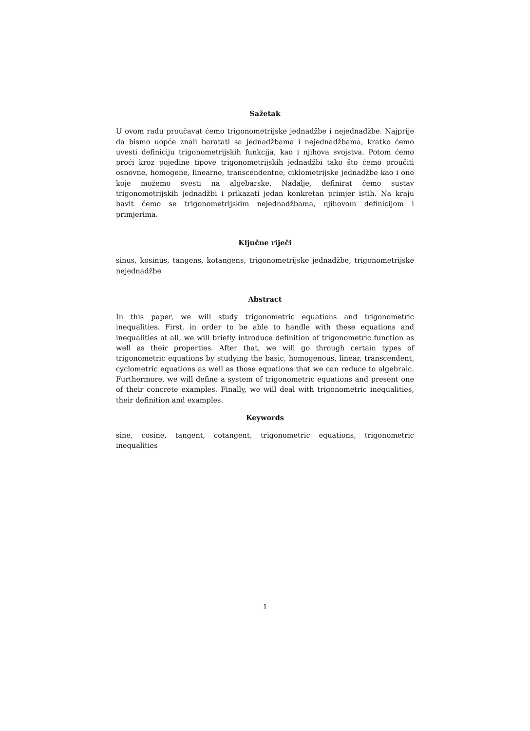Sažetak
U ovom radu proučavat ćemo trigonometrijske jednadžbe i nejednadžbe. Najprije da bismo uopće znali baratati sa jednadžbama i nejednadžbama, kratko ćemo uvesti definiciju trigonometrijskih funkcija, kao i njihova svojstva. Potom ćemo proći kroz pojedine tipove trigonometrijskih jednadžbi tako što ćemo proučiti osnovne, homogene, linearne, transcendentne, ciklometrijske jednadžbe kao i one koje možemo svesti na algebarske. Nadalje, definirat ćemo sustav trigonometrijskih jednadžbi i prikazati jedan konkretan primjer istih. Na kraju bavit ćemo se trigonometrijskim nejednadžbama, njihovom definicijom i primjerima.
Ključne riječi
sinus, kosinus, tangens, kotangens, trigonometrijske jednadžbe, trigonometrijske nejednadžbe
Abstract
In this paper, we will study trigonometric equations and trigonometric inequalities. First, in order to be able to handle with these equations and inequalities at all, we will briefly introduce definition of trigonometric function as well as their properties. After that, we will go through certain types of trigonometric equations by studying the basic, homogenous, linear, transcendent, cyclometric equations as well as those equations that we can reduce to algebraic. Furthermore, we will define a system of trigonometric equations and present one of their concrete examples. Finally, we will deal with trigonometric inequalities, their definition and examples.
Keywords
sine, cosine, tangent, cotangent, trigonometric equations, trigonometric inequalities
1